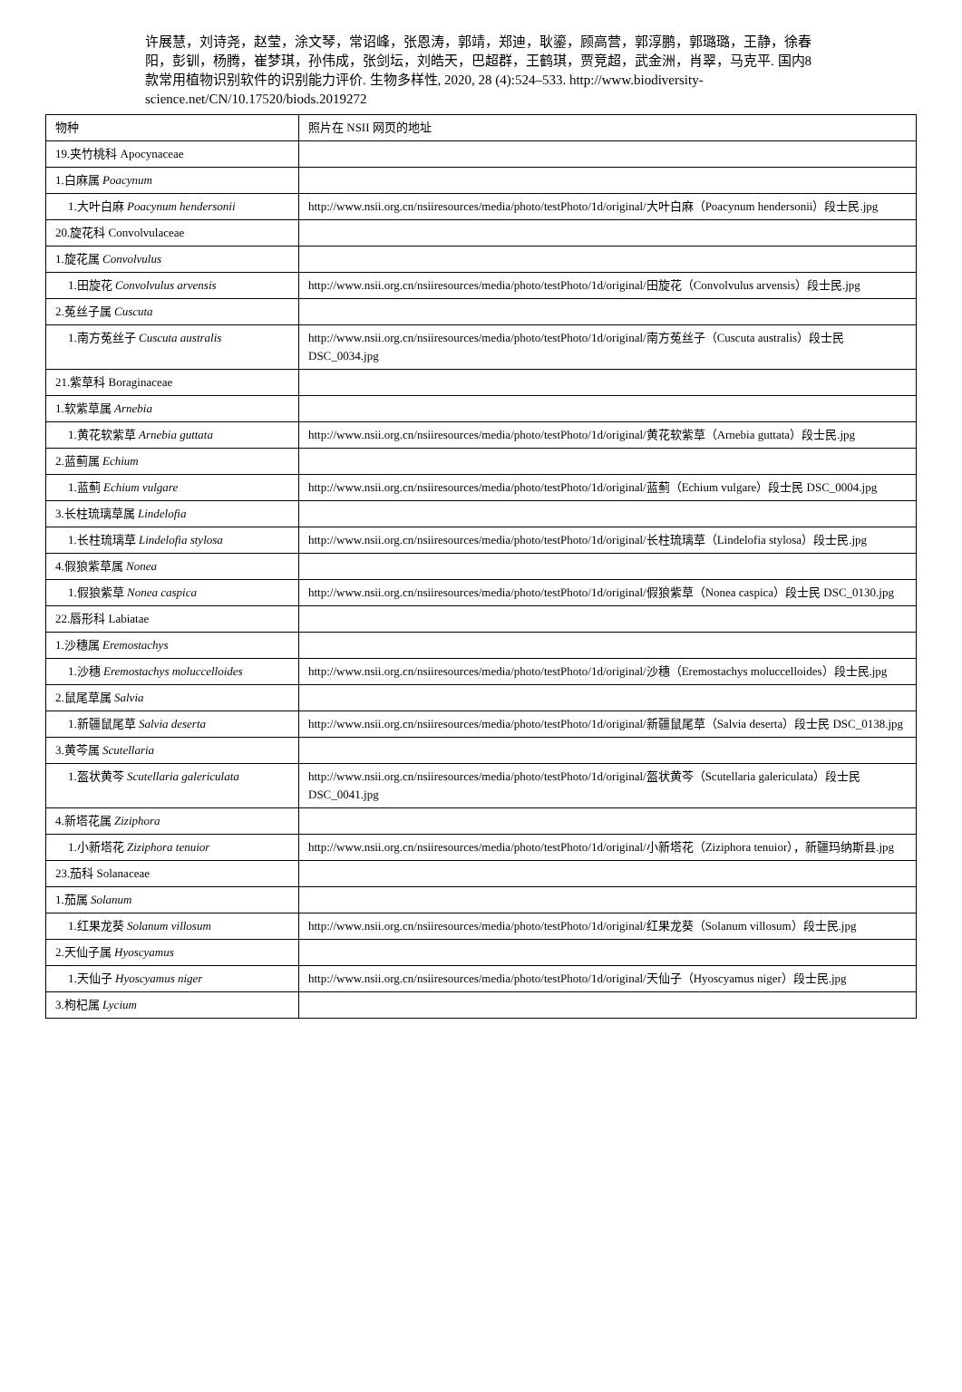许展慧，刘诗尧，赵莹，涂文琴，常诏峰，张恩涛，郭靖，郑迪，耿鎏，顾高营，郭淳鹏，郭璐璐，王静，徐春阳，彭钏，杨腾，崔梦琪，孙伟成，张剑坛，刘皓天，巴超群，王鹤琪，贾竞超，武金洲，肖翠，马克平. 国内8 款常用植物识别软件的识别能力评价. 生物多样性, 2020, 28 (4):524–533. http://www.biodiversity-science.net/CN/10.17520/biods.2019272
| 物种 | 照片在 NSII 网页的地址 |
| 19.夹竹桃科 Apocynaceae | |
| 1.白麻属 Poacynum | |
| 1.大叶白麻 Poacynum hendersonii | http://www.nsii.org.cn/nsiiresources/media/photo/testPhoto/1d/original/大叶白麻（Poacynum hendersonii）段士民.jpg |
| 20.旋花科 Convolvulaceae | |
| 1.旋花属 Convolvulus | |
| 1.田旋花 Convolvulus arvensis | http://www.nsii.org.cn/nsiiresources/media/photo/testPhoto/1d/original/田旋花（Convolvulus arvensis）段士民.jpg |
| 2.菟丝子属 Cuscuta | |
| 1.南方菟丝子 Cuscuta australis | http://www.nsii.org.cn/nsiiresources/media/photo/testPhoto/1d/original/南方菟丝子（Cuscuta australis）段士民 DSC_0034.jpg |
| 21.紫草科 Boraginaceae | |
| 1.软紫草属 Arnebia | |
| 1.黄花软紫草 Arnebia guttata | http://www.nsii.org.cn/nsiiresources/media/photo/testPhoto/1d/original/黄花软紫草（Arnebia guttata）段士民.jpg |
| 2.蓝蓟属 Echium | |
| 1.蓝蓟 Echium vulgare | http://www.nsii.org.cn/nsiiresources/media/photo/testPhoto/1d/original/蓝蓟（Echium vulgare）段士民 DSC_0004.jpg |
| 3.长柱琉璃草属 Lindelofia | |
| 1.长柱琉璃草 Lindelofia stylosa | http://www.nsii.org.cn/nsiiresources/media/photo/testPhoto/1d/original/长柱琉璃草（Lindelofia stylosa）段士民.jpg |
| 4.假狼紫草属 Nonea | |
| 1.假狼紫草 Nonea caspica | http://www.nsii.org.cn/nsiiresources/media/photo/testPhoto/1d/original/假狼紫草（Nonea caspica）段士民 DSC_0130.jpg |
| 22.唇形科 Labiatae | |
| 1.沙穗属 Eremostachys | |
| 1.沙穗 Eremostachys moluccelloides | http://www.nsii.org.cn/nsiiresources/media/photo/testPhoto/1d/original/沙穗（Eremostachys moluccelloides）段士民.jpg |
| 2.鼠尾草属 Salvia | |
| 1.新疆鼠尾草 Salvia deserta | http://www.nsii.org.cn/nsiiresources/media/photo/testPhoto/1d/original/新疆鼠尾草（Salvia deserta）段士民 DSC_0138.jpg |
| 3.黄芩属 Scutellaria | |
| 1.盔状黄芩 Scutellaria galericulata | http://www.nsii.org.cn/nsiiresources/media/photo/testPhoto/1d/original/盔状黄芩（Scutellaria galericulata）段士民 DSC_0041.jpg |
| 4.新塔花属 Ziziphora | |
| 1.小新塔花 Ziziphora tenuior | http://www.nsii.org.cn/nsiiresources/media/photo/testPhoto/1d/original/小新塔花（Ziziphora tenuior），新疆玛纳斯县.jpg |
| 23.茄科 Solanaceae | |
| 1.茄属 Solanum | |
| 1.红果龙葵 Solanum villosum | http://www.nsii.org.cn/nsiiresources/media/photo/testPhoto/1d/original/红果龙葵（Solanum villosum）段士民.jpg |
| 2.天仙子属 Hyoscyamus | |
| 1.天仙子 Hyoscyamus niger | http://www.nsii.org.cn/nsiiresources/media/photo/testPhoto/1d/original/天仙子（Hyoscyamus niger）段士民.jpg |
| 3.枸杞属 Lycium | |